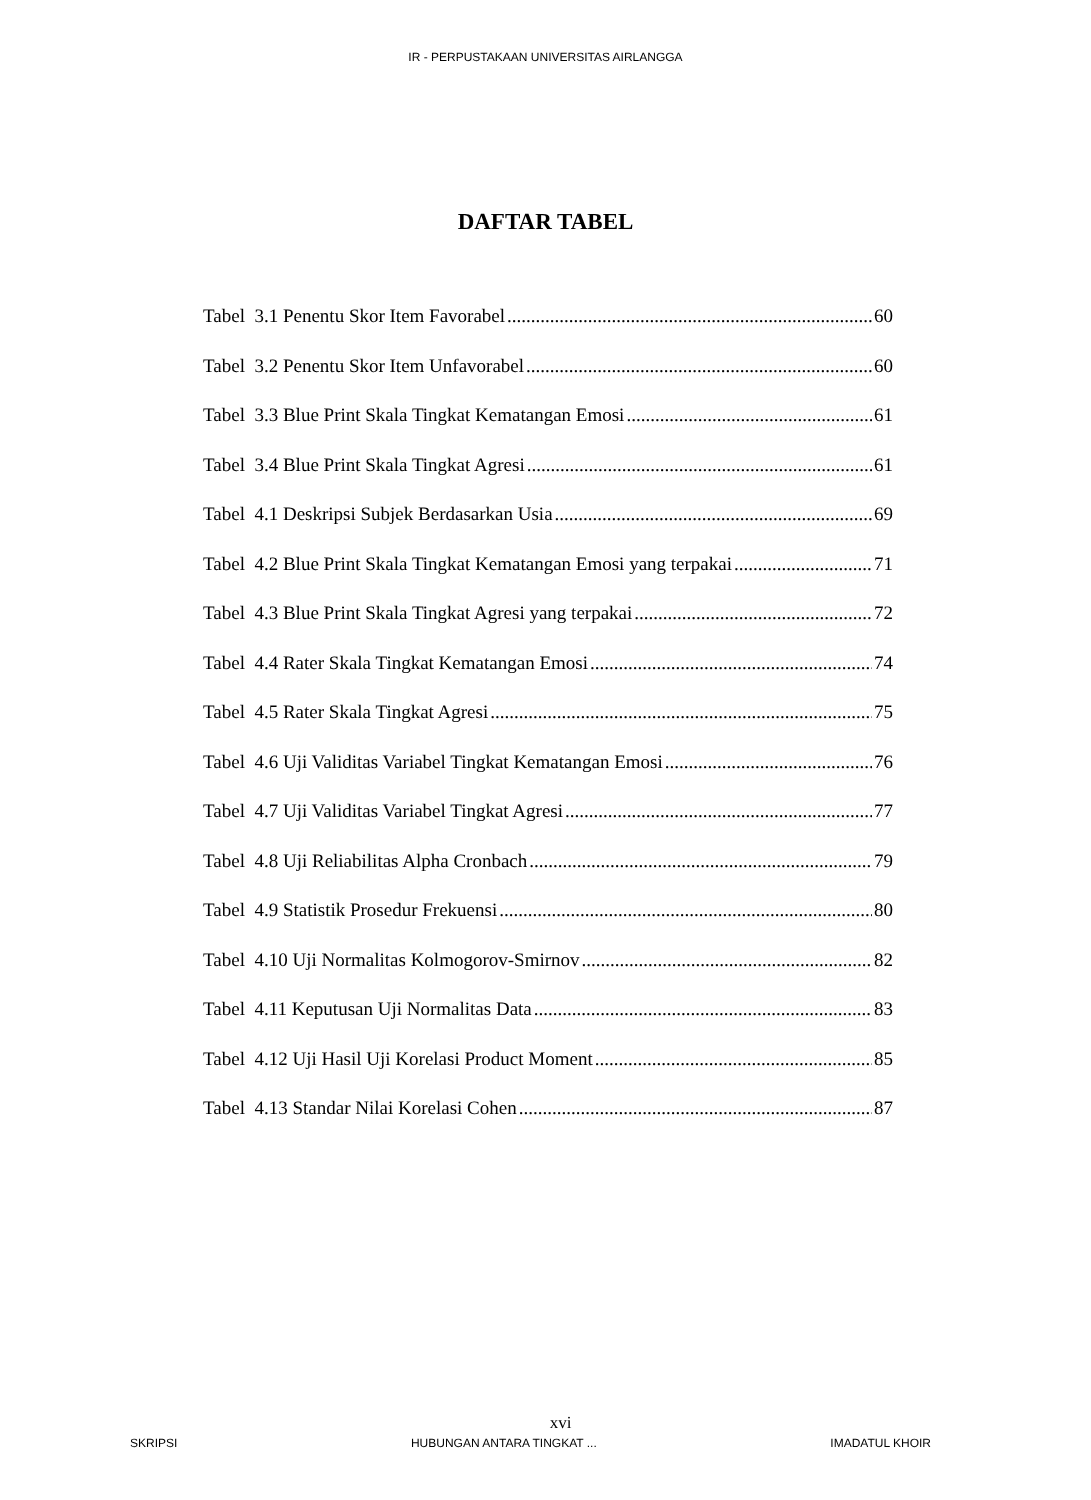IR - PERPUSTAKAAN UNIVERSITAS AIRLANGGA
DAFTAR TABEL
Tabel 3.1 Penentu Skor Item Favorabel 60
Tabel 3.2 Penentu Skor Item Unfavorabel 60
Tabel 3.3 Blue Print Skala Tingkat Kematangan Emosi 61
Tabel 3.4 Blue Print Skala Tingkat Agresi 61
Tabel 4.1 Deskripsi Subjek Berdasarkan Usia 69
Tabel 4.2 Blue Print Skala Tingkat Kematangan Emosi yang terpakai 71
Tabel 4.3 Blue Print Skala Tingkat Agresi yang terpakai 72
Tabel 4.4 Rater Skala Tingkat Kematangan Emosi 74
Tabel 4.5 Rater Skala Tingkat Agresi 75
Tabel 4.6 Uji Validitas Variabel Tingkat Kematangan Emosi 76
Tabel 4.7 Uji Validitas Variabel Tingkat Agresi 77
Tabel 4.8 Uji Reliabilitas Alpha Cronbach 79
Tabel 4.9 Statistik Prosedur Frekuensi 80
Tabel 4.10 Uji Normalitas Kolmogorov-Smirnov 82
Tabel 4.11 Keputusan Uji Normalitas Data 83
Tabel 4.12 Uji Hasil Uji Korelasi Product Moment 85
Tabel 4.13 Standar Nilai Korelasi Cohen 87
xvi
SKRIPSI HUBUNGAN ANTARA TINGKAT ... IMADATUL KHOIR